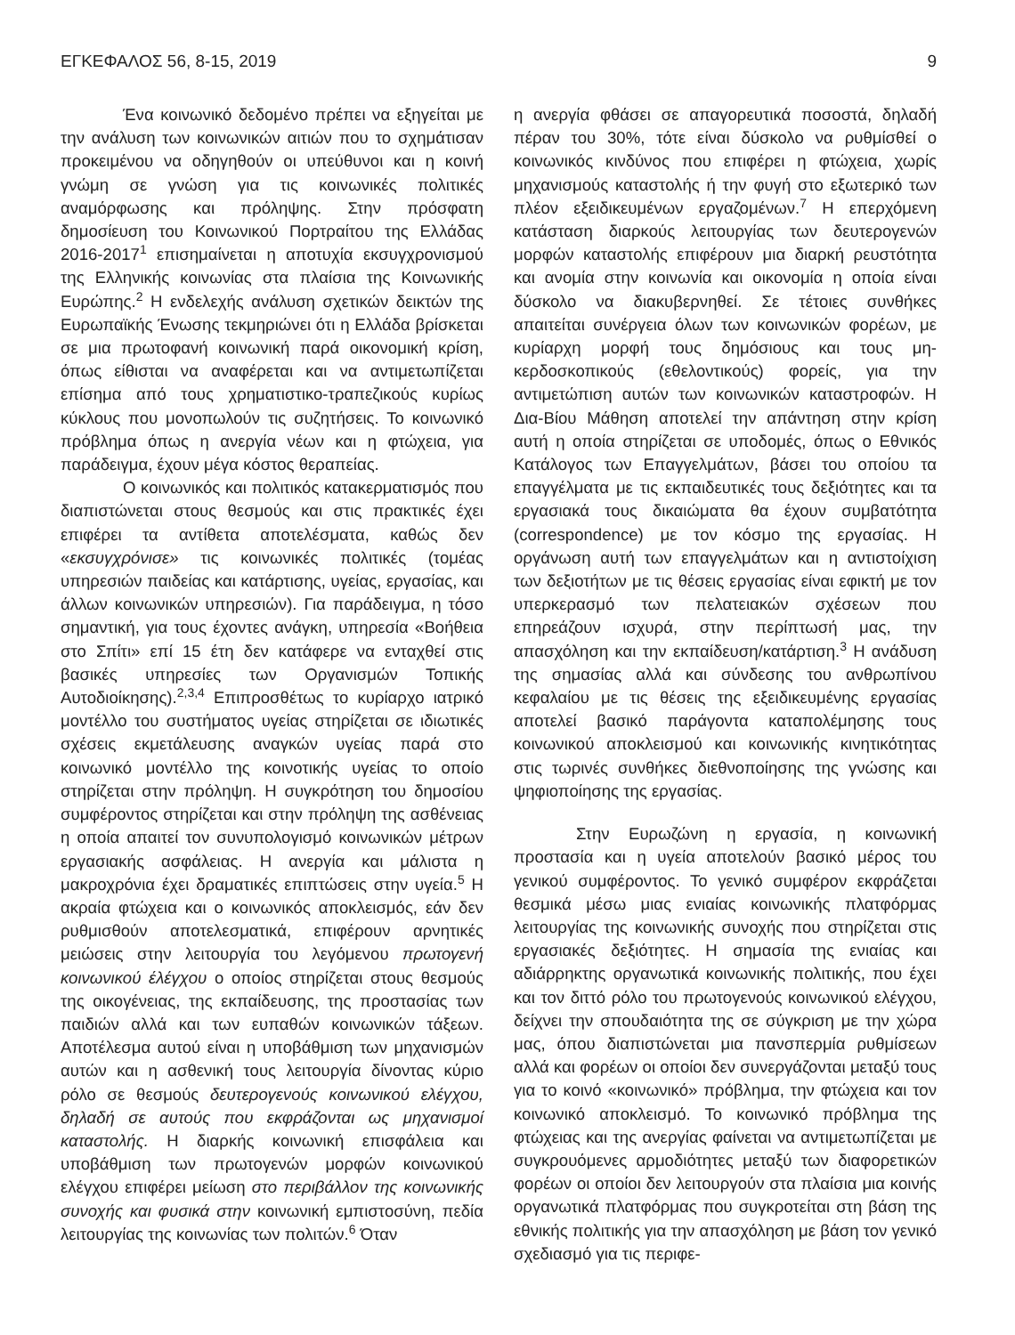ΕΓΚΕΦΑΛΟΣ 56, 8-15, 2019 9
Ένα κοινωνικό δεδομένο πρέπει να εξηγείται με την ανάλυση των κοινωνικών αιτιών που το σχημάτισαν προκειμένου να οδηγηθούν οι υπεύθυνοι και η κοινή γνώμη σε γνώση για τις κοινωνικές πολιτικές αναμόρφωσης και πρόληψης. Στην πρόσφατη δημοσίευση του Κοινωνικού Πορτραίτου της Ελλάδας 2016-2017<sup>1</sup> επισημαίνεται η αποτυχία εκσυγχρονισμού της Ελληνικής κοινωνίας στα πλαίσια της Κοινωνικής Ευρώπης.<sup>2</sup> Η ενδελεχής ανάλυση σχετικών δεικτών της Ευρωπαϊκής Ένωσης τεκμηριώνει ότι η Ελλάδα βρίσκεται σε μια πρωτοφανή κοινωνική παρά οικονομική κρίση, όπως είθισται να αναφέρεται και να αντιμετωπίζεται επίσημα από τους χρηματιστικο-τραπεζικούς κυρίως κύκλους που μονοπωλούν τις συζητήσεις. Το κοινωνικό πρόβλημα όπως η ανεργία νέων και η φτώχεια, για παράδειγμα, έχουν μέγα κόστος θεραπείας.
Ο κοινωνικός και πολιτικός κατακερματισμός που διαπιστώνεται στους θεσμούς και στις πρακτικές έχει επιφέρει τα αντίθετα αποτελέσματα, καθώς δεν «εκσυγχρόνισε» τις κοινωνικές πολιτικές (τομέας υπηρεσιών παιδείας και κατάρτισης, υγείας, εργασίας, και άλλων κοινωνικών υπηρεσιών). Για παράδειγμα, η τόσο σημαντική, για τους έχοντες ανάγκη, υπηρεσία «Βοήθεια στο Σπίτι» επί 15 έτη δεν κατάφερε να ενταχθεί στις βασικές υπηρεσίες των Οργανισμών Τοπικής Αυτοδιοίκησης).<sup>2,3,4</sup> Επιπροσθέτως το κυρίαρχο ιατρικό μοντέλλο του συστήματος υγείας στηρίζεται σε ιδιωτικές σχέσεις εκμετάλευσης αναγκών υγείας παρά στο κοινωνικό μοντέλλο της κοινοτικής υγείας το οποίο στηρίζεται στην πρόληψη. Η συγκρότηση του δημοσίου συμφέροντος στηρίζεται και στην πρόληψη της ασθένειας η οποία απαιτεί τον συνυπολογισμό κοινωνικών μέτρων εργασιακής ασφάλειας. Η ανεργία και μάλιστα η μακροχρόνια έχει δραματικές επιπτώσεις στην υγεία.<sup>5</sup> Η ακραία φτώχεια και ο κοινωνικός αποκλεισμός, εάν δεν ρυθμισθούν αποτελεσματικά, επιφέρουν αρνητικές μειώσεις στην λειτουργία του λεγόμενου πρωτογενή κοινωνικού έλέγχου ο οποίος στηρίζεται στους θεσμούς της οικογένειας, της εκπαίδευσης, της προστασίας των παιδιών αλλά και των ευπαθών κοινωνικών τάξεων. Αποτέλεσμα αυτού είναι η υποβάθμιση των μηχανισμών αυτών και η ασθενική τους λειτουργία δίνοντας κύριο ρόλο σε θεσμούς δευτερογενούς κοινωνικού ελέγχου, δηλαδή σε αυτούς που εκφράζονται ως μηχανισμοί καταστολής. Η διαρκής κοινωνική επισφάλεια και υποβάθμιση των πρωτογενών μορφών κοινωνικού ελέγχου επιφέρει μείωση στο περιβάλλον της κοινωνικής συνοχής και φυσικά στην κοινωνική εμπιστοσύνη, πεδία λειτουργίας της κοινωνίας των πολιτών.<sup>6</sup> Όταν
η ανεργία φθάσει σε απαγορευτικά ποσοστά, δηλαδή πέραν του 30%, τότε είναι δύσκολο να ρυθμίσθεί ο κοινωνικός κινδύνος που επιφέρει η φτώχεια, χωρίς μηχανισμούς καταστολής ή την φυγή στο εξωτερικό των πλέον εξειδικευμένων εργαζομένων.<sup>7</sup> Η επερχόμενη κατάσταση διαρκούς λειτουργίας των δευτερογενών μορφών καταστολής επιφέρουν μια διαρκή ρευστότητα και ανομία στην κοινωνία και οικονομία η οποία είναι δύσκολο να διακυβερνηθεί. Σε τέτοιες συνθήκες απαιτείται συνέργεια όλων των κοινωνικών φορέων, με κυρίαρχη μορφή τους δημόσιους και τους μη-κερδοσκοπικούς (εθελοντικούς) φορείς, για την αντιμετώπιση αυτών των κοινωνικών καταστροφών. Η Δια-Βίου Μάθηση αποτελεί την απάντηση στην κρίση αυτή η οποία στηρίζεται σε υποδομές, όπως ο Εθνικός Κατάλογος των Επαγγελμάτων, βάσει του οποίου τα επαγγέλματα με τις εκπαιδευτικές τους δεξιότητες και τα εργασιακά τους δικαιώματα θα έχουν συμβατότητα (correspondence) με τον κόσμο της εργασίας. Η οργάνωση αυτή των επαγγελμάτων και η αντιστοίχιση των δεξιοτήτων με τις θέσεις εργασίας είναι εφικτή με τον υπερκερασμό των πελατειακών σχέσεων που επηρεάζουν ισχυρά, στην περίπτωσή μας, την απασχόληση και την εκπαίδευση/κατάρτιση.<sup>3</sup> Η ανάδυση της σημασίας αλλά και σύνδεσης του ανθρωπίνου κεφαλαίου με τις θέσεις της εξειδικευμένης εργασίας αποτελεί βασικό παράγοντα καταπολέμησης τους κοινωνικού αποκλεισμού και κοινωνικής κινητικότητας στις τωρινές συνθήκες διεθνοποίησης της γνώσης και ψηφιοποίησης της εργασίας.
Στην Ευρωζώνη η εργασία, η κοινωνική προστασία και η υγεία αποτελούν βασικό μέρος του γενικού συμφέροντος. Το γενικό συμφέρον εκφράζεται θεσμικά μέσω μιας ενιαίας κοινωνικής πλατφόρμας λειτουργίας της κοινωνικής συνοχής που στηρίζεται στις εργασιακές δεξιότητες. Η σημασία της ενιαίας και αδιάρρηκτης οργανωτικά κοινωνικής πολιτικής, που έχει και τον διττό ρόλο του πρωτογενούς κοινωνικού ελέγχου, δείχνει την σπουδαιότητα της σε σύγκριση με την χώρα μας, όπου διαπιστώνεται μια πανσπερμία ρυθμίσεων αλλά και φορέων οι οποίοι δεν συνεργάζονται μεταξύ τους για το κοινό «κοινωνικό» πρόβλημα, την φτώχεια και τον κοινωνικό αποκλεισμό. Το κοινωνικό πρόβλημα της φτώχειας και της ανεργίας φαίνεται να αντιμετωπίζεται με συγκρουόμενες αρμοδιότητες μεταξύ των διαφορετικών φορέων οι οποίοι δεν λειτουργούν στα πλαίσια μια κοινής οργανωτικά πλατφόρμας που συγκροτείται στη βάση της εθνικής πολιτικής για την απασχόληση με βάση τον γενικό σχεδιασμό για τις περιφε-